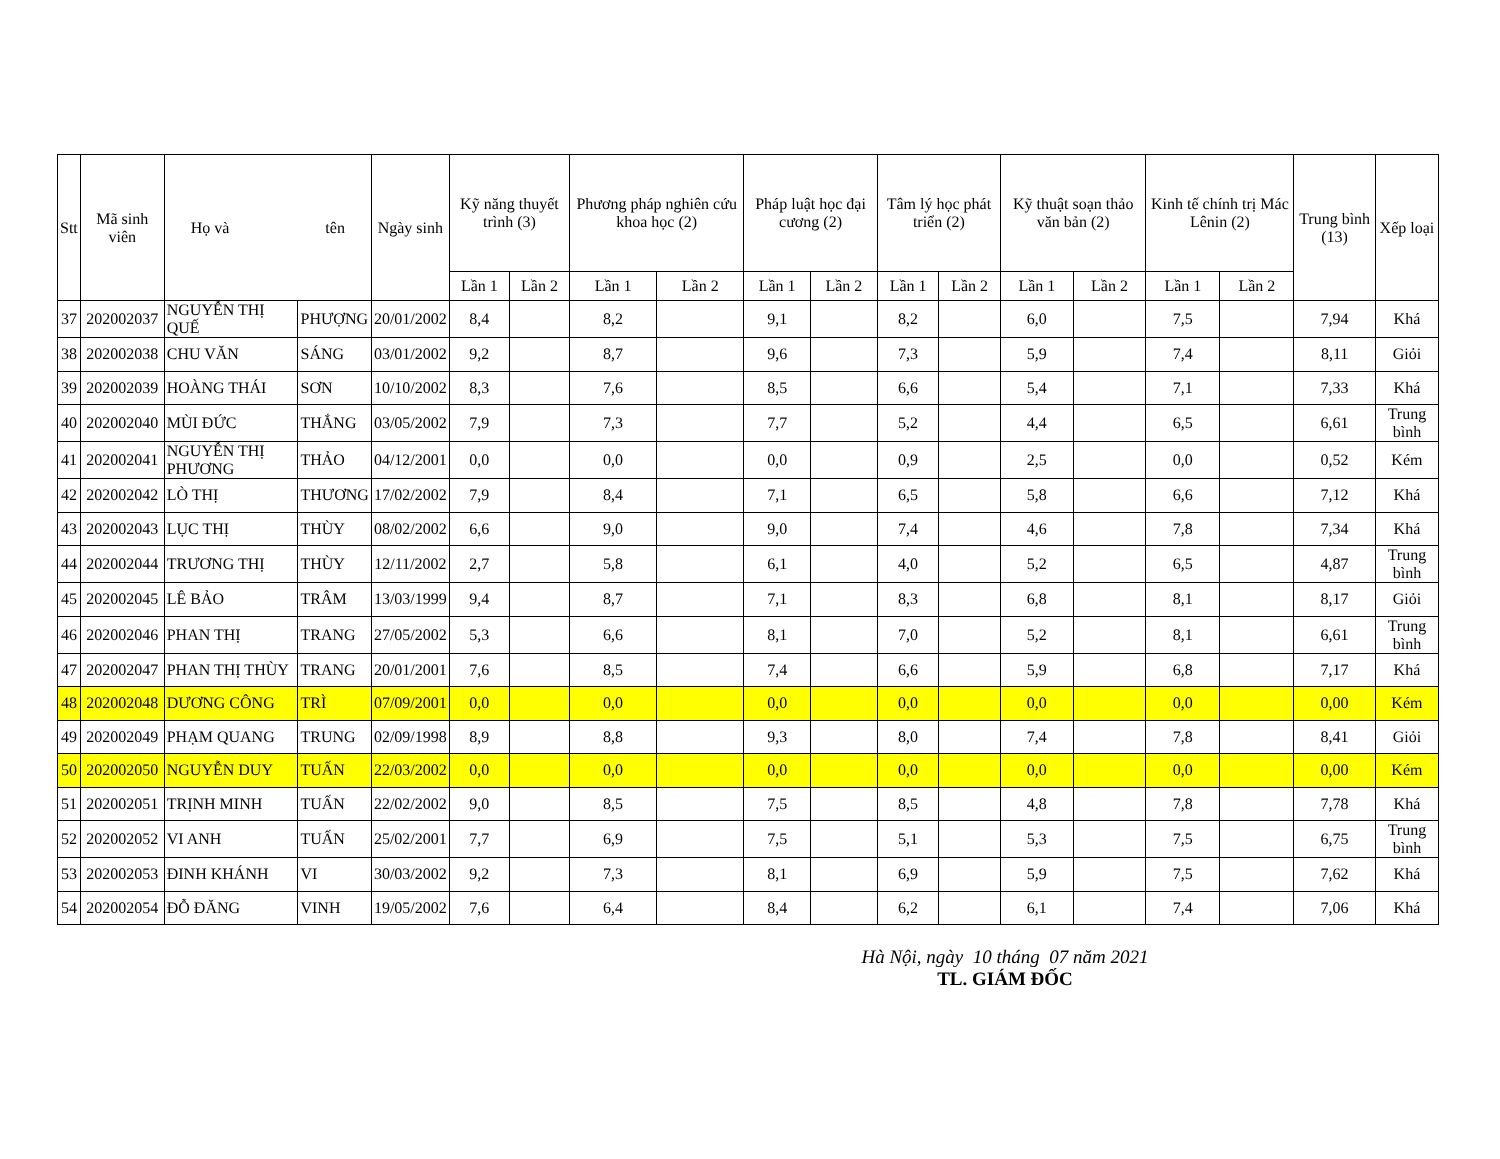| Stt | Mã sinh viên | Họ và tên | | Ngày sinh | Kỹ năng thuyết trình (3) | | Phương pháp nghiên cứu khoa học (2) | | Pháp luật học đại cương (2) | | Tâm lý học phát triển (2) | | Kỹ thuật soạn thảo văn bản (2) | | Kinh tế chính trị Mác Lênin (2) | | Trung bình (13) | Xếp loại |
| --- | --- | --- | --- | --- | --- | --- | --- | --- | --- | --- | --- | --- | --- | --- | --- | --- | --- | --- |
| | | | | | Lần 1 | Lần 2 | Lần 1 | Lần 2 | Lần 1 | Lần 2 | Lần 1 | Lần 2 | Lần 1 | Lần 2 | Lần 1 | Lần 2 | | |
| 37 | 202002037 | NGUYỄN THỊ QUẾ | PHƯỢNG | 20/01/2002 | 8,4 | | 8,2 | | 9,1 | | 8,2 | | 6,0 | | 7,5 | | 7,94 | Khá |
| 38 | 202002038 | CHU VĂN | SÁNG | 03/01/2002 | 9,2 | | 8,7 | | 9,6 | | 7,3 | | 5,9 | | 7,4 | | 8,11 | Giỏi |
| 39 | 202002039 | HOÀNG THÁI | SƠN | 10/10/2002 | 8,3 | | 7,6 | | 8,5 | | 6,6 | | 5,4 | | 7,1 | | 7,33 | Khá |
| 40 | 202002040 | MÙI ĐỨC | THẮNG | 03/05/2002 | 7,9 | | 7,3 | | 7,7 | | 5,2 | | 4,4 | | 6,5 | | 6,61 | Trung bình |
| 41 | 202002041 | NGUYỄN THỊ PHƯƠNG | THẢO | 04/12/2001 | 0,0 | | 0,0 | | 0,0 | | 0,9 | | 2,5 | | 0,0 | | 0,52 | Kém |
| 42 | 202002042 | LÒ THỊ | THƯƠNG | 17/02/2002 | 7,9 | | 8,4 | | 7,1 | | 6,5 | | 5,8 | | 6,6 | | 7,12 | Khá |
| 43 | 202002043 | LỤC THỊ | THÙY | 08/02/2002 | 6,6 | | 9,0 | | 9,0 | | 7,4 | | 4,6 | | 7,8 | | 7,34 | Khá |
| 44 | 202002044 | TRƯƠNG THỊ | THÙY | 12/11/2002 | 2,7 | | 5,8 | | 6,1 | | 4,0 | | 5,2 | | 6,5 | | 4,87 | Trung bình |
| 45 | 202002045 | LÊ BẢO | TRÂM | 13/03/1999 | 9,4 | | 8,7 | | 7,1 | | 8,3 | | 6,8 | | 8,1 | | 8,17 | Giỏi |
| 46 | 202002046 | PHAN THỊ | TRANG | 27/05/2002 | 5,3 | | 6,6 | | 8,1 | | 7,0 | | 5,2 | | 8,1 | | 6,61 | Trung bình |
| 47 | 202002047 | PHAN THỊ THÙY | TRANG | 20/01/2001 | 7,6 | | 8,5 | | 7,4 | | 6,6 | | 5,9 | | 6,8 | | 7,17 | Khá |
| 48 | 202002048 | DƯƠNG CÔNG | TRÌ | 07/09/2001 | 0,0 | | 0,0 | | 0,0 | | 0,0 | | 0,0 | | 0,0 | | 0,00 | Kém |
| 49 | 202002049 | PHẠM QUANG | TRUNG | 02/09/1998 | 8,9 | | 8,8 | | 9,3 | | 8,0 | | 7,4 | | 7,8 | | 8,41 | Giỏi |
| 50 | 202002050 | NGUYỄN DUY | TUẤN | 22/03/2002 | 0,0 | | 0,0 | | 0,0 | | 0,0 | | 0,0 | | 0,0 | | 0,00 | Kém |
| 51 | 202002051 | TRỊNH MINH | TUẤN | 22/02/2002 | 9,0 | | 8,5 | | 7,5 | | 8,5 | | 4,8 | | 7,8 | | 7,78 | Khá |
| 52 | 202002052 | VI ANH | TUẤN | 25/02/2001 | 7,7 | | 6,9 | | 7,5 | | 5,1 | | 5,3 | | 7,5 | | 6,75 | Trung bình |
| 53 | 202002053 | ĐINH KHÁNH | VI | 30/03/2002 | 9,2 | | 7,3 | | 8,1 | | 6,9 | | 5,9 | | 7,5 | | 7,62 | Khá |
| 54 | 202002054 | ĐỖ ĐĂNG | VINH | 19/05/2002 | 7,6 | | 6,4 | | 8,4 | | 6,2 | | 6,1 | | 7,4 | | 7,06 | Khá |
Hà Nội, ngày 10 tháng 07 năm 2021
TL. GIÁM ĐỐC